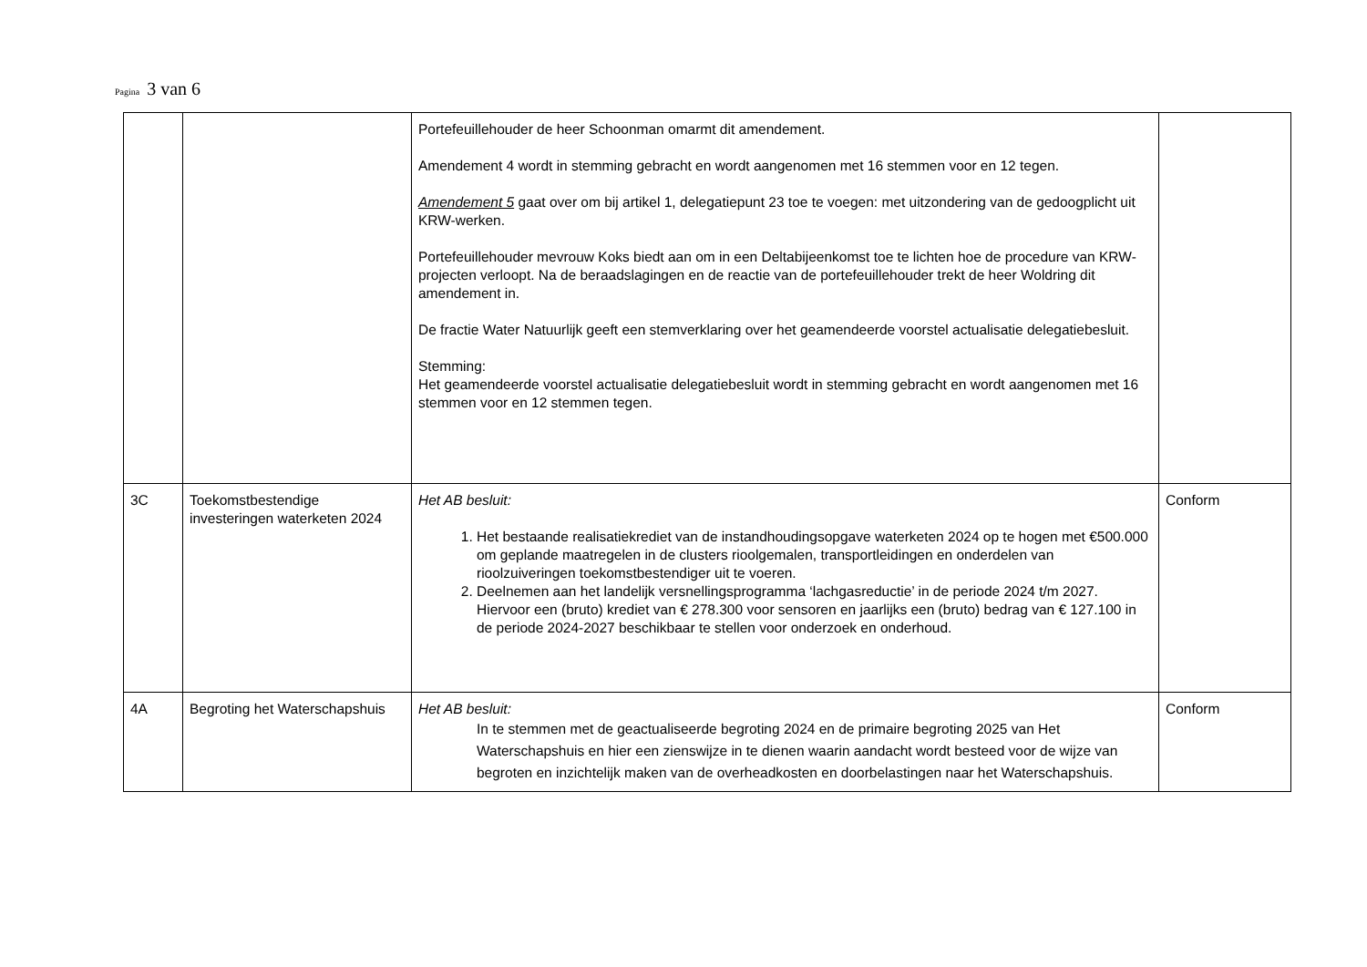Pagina 3 van 6
| | | Portefeuillehouder de heer Schoonman omarmt dit amendement. Amendement 4 wordt in stemming gebracht en wordt aangenomen met 16 stemmen voor en 12 tegen. Amendement 5 gaat over om bij artikel 1, delegatiepunt 23 toe te voegen: met uitzondering van de gedoogplicht uit KRW-werken. Portefeuillehouder mevrouw Koks biedt aan om in een Deltabijeenkomst toe te lichten hoe de procedure van KRW-projecten verloopt. Na de beraadslagingen en de reactie van de portefeuillehouder trekt de heer Woldring dit amendement in. De fractie Water Natuurlijk geeft een stemverklaring over het geamendeerde voorstel actualisatie delegatiebesluit. Stemming: Het geamendeerde voorstel actualisatie delegatiebesluit wordt in stemming gebracht en wordt aangenomen met 16 stemmen voor en 12 stemmen tegen. | |
| 3C | Toekomstbestendige investeringen waterketen 2024 | Het AB besluit: 1. Het bestaande realisatiekrediet van de instandhoudingsopgave waterketen 2024 op te hogen met €500.000 om geplande maatregelen in de clusters rioolgemalen, transportleidingen en onderdelen van rioolzuiveringen toekomstbestendiger uit te voeren. 2. Deelnemen aan het landelijk versnellingsprogramma ‘lachgasreductie’ in de periode 2024 t/m 2027. Hiervoor een (bruto) krediet van € 278.300 voor sensoren en jaarlijks een (bruto) bedrag van € 127.100 in de periode 2024-2027 beschikbaar te stellen voor onderzoek en onderhoud. | Conform |
| 4A | Begroting het Waterschapshuis | Het AB besluit: In te stemmen met de geactualiseerde begroting 2024 en de primaire begroting 2025 van Het Waterschapshuis en hier een zienswijze in te dienen waarin aandacht wordt besteed voor de wijze van begroten en inzichtelijk maken van de overheadkosten en doorbelastingen naar het Waterschapshuis. | Conform |